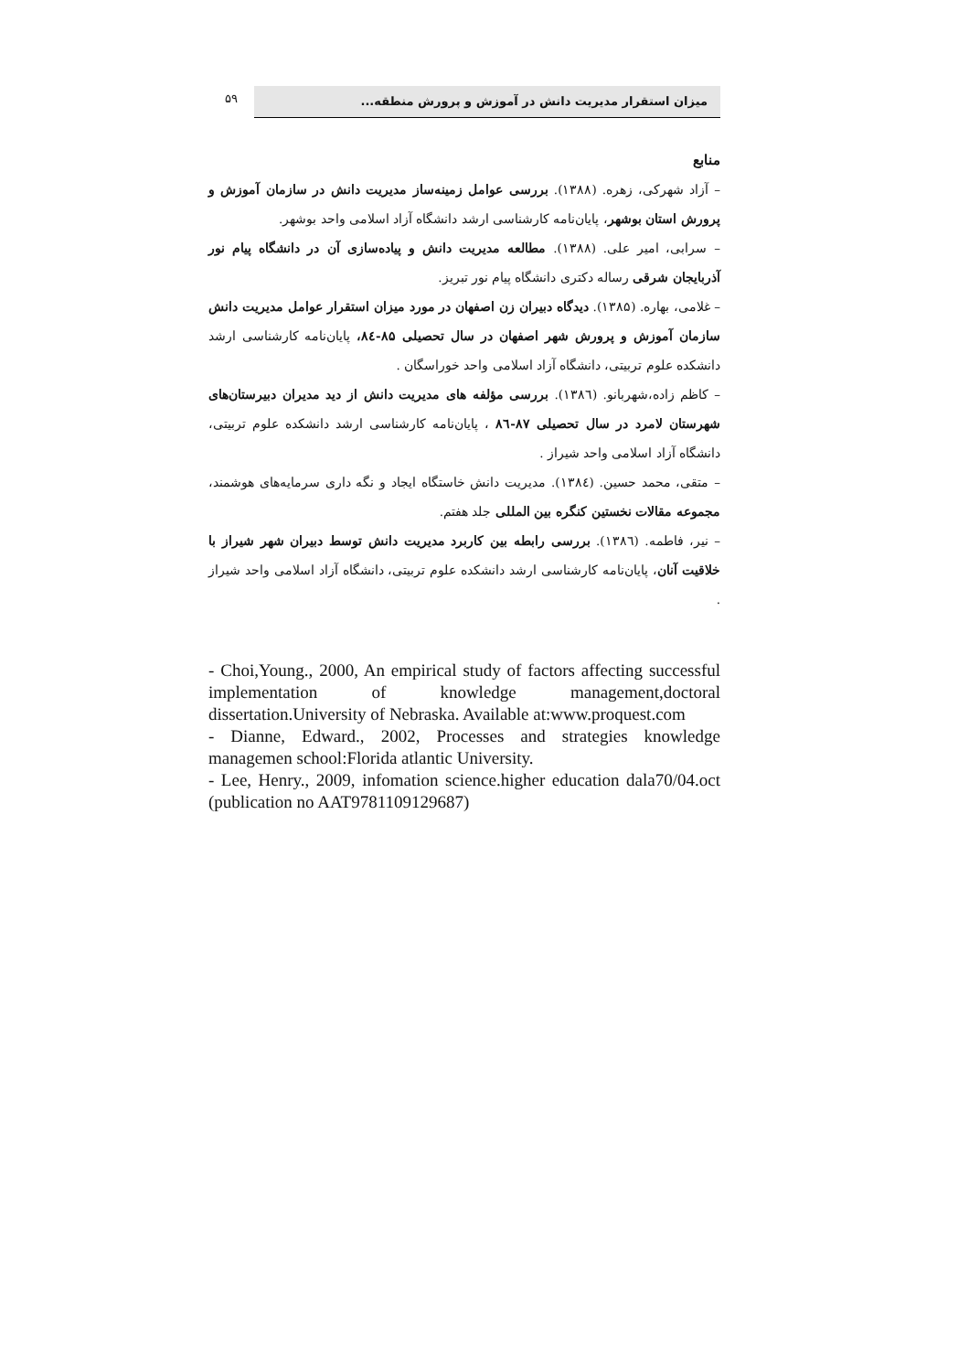۵۹
میزان استقرار مدیریت دانش در آموزش و پرورش منطقه...
منابع
– آزاد شهرکی، زهره. (۱۳۸۸). بررسی عوامل زمینه‌ساز مدیریت دانش در سازمان آموزش و پرورش استان بوشهر، پایان‌نامه کارشناسی ارشد دانشگاه آزاد اسلامی واحد بوشهر.
– سرابی، امیر علی. (۱۳۸۸). مطالعه مدیریت دانش و پیاده‌سازی آن در دانشگاه پیام نور آذربایجان شرقی رساله دکتری دانشگاه پیام نور تبریز.
– غلامی، بهاره. (۱۳۸۵). دیدگاه دبیران زن اصفهان در مورد میزان استقرار عوامل مدیریت دانش سازمان آموزش و پرورش شهر اصفهان در سال تحصیلی ۸۵-۸٤، پایان‌نامه کارشناسی ارشد دانشکده علوم تربیتی، دانشگاه آزاد اسلامی واحد خوراسگان .
– کاظم زاده،شهربانو. (۱۳۸٦). بررسی مؤلفه های مدیریت دانش از دید مدیران دبیرستان‌های شهرستان لامرد در سال تحصیلی ۸۷-۸٦ ، پایان‌نامه کارشناسی ارشد دانشکده علوم تربیتی، دانشگاه آزاد اسلامی واحد شیراز .
– متقی، محمد حسین. (۱۳۸٤). مدیریت دانش خاستگاه ایجاد و نگه داری سرمایه‌های هوشمند، مجموعه مقالات نخستین کنگره بین المللی جلد هفتم.
– نیر، فاطمه. (۱۳۸٦). بررسی رابطه بین کاربرد مدیریت دانش توسط دبیران شهر شیراز با خلاقیت آنان، پایان‌نامه کارشناسی ارشد دانشکده علوم تربیتی، دانشگاه آزاد اسلامی واحد شیراز .
- Choi,Young., 2000, An empirical study of factors affecting successful implementation of knowledge management,doctoral dissertation.University of Nebraska. Available at:www.proquest.com
- Dianne, Edward., 2002, Processes and strategies knowledge managemen school:Florida atlantic University.
- Lee, Henry., 2009, infomation science.higher education dala70/04.oct (publication no AAT9781109129687)